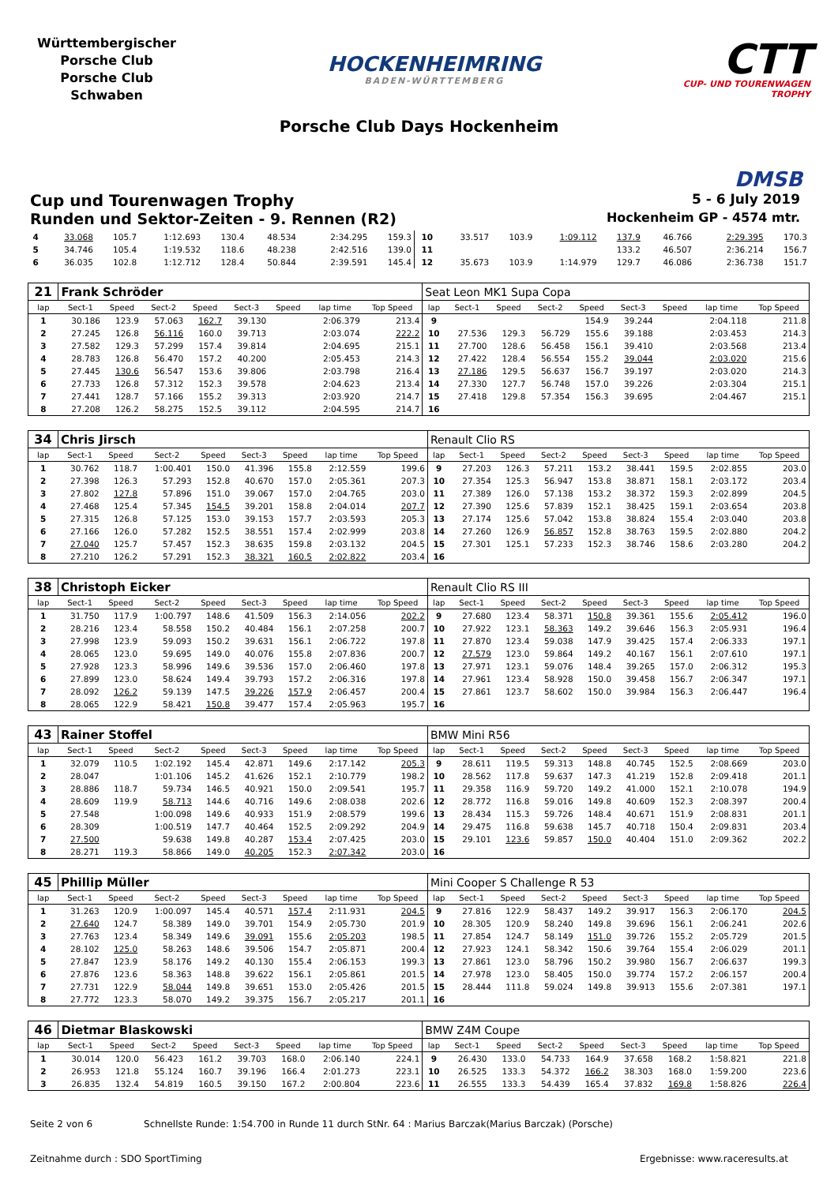Württembergischer
Porsche Club
Porsche Club
Schwaben
HOCKENHEIMRING
BADEN-WÜRTTEMBERG
CTT
CUP- UND TOURENWAGEN
TROPHY
Porsche Club Days Hockenheim
DMSB
Cup und Tourenwagen Trophy 5 - 6 July 2019
Runden und Sektor-Zeiten - 9. Rennen (R2) Hockenheim GP - 4574 mtr.
| 4 | 33.068 | 105.7 | 1:12.693 | 130.4 | 48.534 | | 2:34.295 | 159.3 | 10 | 33.517 | 103.9 | 1:09.112 | 137.9 | 46.766 | | 2:29.395 | 170.3 |
| 5 | 34.746 | 105.4 | 1:19.532 | 118.6 | 48.238 | | 2:42.516 | 139.0 | 11 | | | | 133.2 | 46.507 | | 2:36.214 | 156.7 |
| 6 | 36.035 | 102.8 | 1:12.712 | 128.4 | 50.844 | | 2:39.591 | 145.4 | 12 | 35.673 | 103.9 | 1:14.979 | 129.7 | 46.086 | | 2:36.738 | 151.7 |
| 21 | Frank Schröder | | | | | | | | Seat Leon MK1 Supa Copa | | | | | | | | |
| lap | Sect-1 | Speed | Sect-2 | Speed | Sect-3 | Speed | lap time | Top Speed | lap | Sect-1 | Speed | Sect-2 | Speed | Sect-3 | Speed | lap time | Top Speed |
| 1 | 30.186 | 123.9 | 57.063 | 162.7 | 39.130 | | 2:06.379 | 213.4 | 9 | | | | 154.9 | 39.244 | | 2:04.118 | 211.8 |
| 2 | 27.245 | 126.8 | 56.116 | 160.0 | 39.713 | | 2:03.074 | 222.2 | 10 | 27.536 | 129.3 | 56.729 | 155.6 | 39.188 | | 2:03.453 | 214.3 |
| 3 | 27.582 | 129.3 | 57.299 | 157.4 | 39.814 | | 2:04.695 | 215.1 | 11 | 27.700 | 128.6 | 56.458 | 156.1 | 39.410 | | 2:03.568 | 213.4 |
| 4 | 28.783 | 126.8 | 56.470 | 157.2 | 40.200 | | 2:05.453 | 214.3 | 12 | 27.422 | 128.4 | 56.554 | 155.2 | 39.044 | | 2:03.020 | 215.6 |
| 5 | 27.445 | 130.6 | 56.547 | 153.6 | 39.806 | | 2:03.798 | 216.4 | 13 | 27.186 | 129.5 | 56.637 | 156.7 | 39.197 | | 2:03.020 | 214.3 |
| 6 | 27.733 | 126.8 | 57.312 | 152.3 | 39.578 | | 2:04.623 | 213.4 | 14 | 27.330 | 127.7 | 56.748 | 157.0 | 39.226 | | 2:03.304 | 215.1 |
| 7 | 27.441 | 128.7 | 57.166 | 155.2 | 39.313 | | 2:03.920 | 214.7 | 15 | 27.418 | 129.8 | 57.354 | 156.3 | 39.695 | | 2:04.467 | 215.1 |
| 8 | 27.208 | 126.2 | 58.275 | 152.5 | 39.112 | | 2:04.595 | 214.7 | 16 | | | | | | | | |
| 34 | Chris Jirsch | | | | | | | | Renault Clio RS | | | | | | | | |
| lap | Sect-1 | Speed | Sect-2 | Speed | Sect-3 | Speed | lap time | Top Speed | lap | Sect-1 | Speed | Sect-2 | Speed | Sect-3 | Speed | lap time | Top Speed |
| 1 | 30.762 | 118.7 | 1:00.401 | 150.0 | 41.396 | 155.8 | 2:12.559 | 199.6 | 9 | 27.203 | 126.3 | 57.211 | 153.2 | 38.441 | 159.5 | 2:02.855 | 203.0 |
| 2 | 27.398 | 126.3 | 57.293 | 152.8 | 40.670 | 157.0 | 2:05.361 | 207.3 | 10 | 27.354 | 125.3 | 56.947 | 153.8 | 38.871 | 158.1 | 2:03.172 | 203.4 |
| 3 | 27.802 | 127.8 | 57.896 | 151.0 | 39.067 | 157.0 | 2:04.765 | 203.0 | 11 | 27.389 | 126.0 | 57.138 | 153.2 | 38.372 | 159.3 | 2:02.899 | 204.5 |
| 4 | 27.468 | 125.4 | 57.345 | 154.5 | 39.201 | 158.8 | 2:04.014 | 207.7 | 12 | 27.390 | 125.6 | 57.839 | 152.1 | 38.425 | 159.1 | 2:03.654 | 203.8 |
| 5 | 27.315 | 126.8 | 57.125 | 153.0 | 39.153 | 157.7 | 2:03.593 | 205.3 | 13 | 27.174 | 125.6 | 57.042 | 153.8 | 38.824 | 155.4 | 2:03.040 | 203.8 |
| 6 | 27.166 | 126.0 | 57.282 | 152.5 | 38.551 | 157.4 | 2:02.999 | 203.8 | 14 | 27.260 | 126.9 | 56.857 | 152.8 | 38.763 | 159.5 | 2:02.880 | 204.2 |
| 7 | 27.040 | 125.7 | 57.457 | 152.3 | 38.635 | 159.8 | 2:03.132 | 204.5 | 15 | 27.301 | 125.1 | 57.233 | 152.3 | 38.746 | 158.6 | 2:03.280 | 204.2 |
| 8 | 27.210 | 126.2 | 57.291 | 152.3 | 38.321 | 160.5 | 2:02.822 | 203.4 | 16 | | | | | | | | |
| 38 | Christoph Eicker | | | | | | | | Renault Clio RS III | | | | | | | | |
| lap | Sect-1 | Speed | Sect-2 | Speed | Sect-3 | Speed | lap time | Top Speed | lap | Sect-1 | Speed | Sect-2 | Speed | Sect-3 | Speed | lap time | Top Speed |
| 1 | 31.750 | 117.9 | 1:00.797 | 148.6 | 41.509 | 156.3 | 2:14.056 | 202.2 | 9 | 27.680 | 123.4 | 58.371 | 150.8 | 39.361 | 155.6 | 2:05.412 | 196.0 |
| 2 | 28.216 | 123.4 | 58.558 | 150.2 | 40.484 | 156.1 | 2:07.258 | 200.7 | 10 | 27.922 | 123.1 | 58.363 | 149.2 | 39.646 | 156.3 | 2:05.931 | 196.4 |
| 3 | 27.998 | 123.9 | 59.093 | 150.2 | 39.631 | 156.1 | 2:06.722 | 197.8 | 11 | 27.870 | 123.4 | 59.038 | 147.9 | 39.425 | 157.4 | 2:06.333 | 197.1 |
| 4 | 28.065 | 123.0 | 59.695 | 149.0 | 40.076 | 155.8 | 2:07.836 | 200.7 | 12 | 27.579 | 123.0 | 59.864 | 149.2 | 40.167 | 156.1 | 2:07.610 | 197.1 |
| 5 | 27.928 | 123.3 | 58.996 | 149.6 | 39.536 | 157.0 | 2:06.460 | 197.8 | 13 | 27.971 | 123.1 | 59.076 | 148.4 | 39.265 | 157.0 | 2:06.312 | 195.3 |
| 6 | 27.899 | 123.0 | 58.624 | 149.4 | 39.793 | 157.2 | 2:06.316 | 197.8 | 14 | 27.961 | 123.4 | 58.928 | 150.0 | 39.458 | 156.7 | 2:06.347 | 197.1 |
| 7 | 28.092 | 126.2 | 59.139 | 147.5 | 39.226 | 157.9 | 2:06.457 | 200.4 | 15 | 27.861 | 123.7 | 58.602 | 150.0 | 39.984 | 156.3 | 2:06.447 | 196.4 |
| 8 | 28.065 | 122.9 | 58.421 | 150.8 | 39.477 | 157.4 | 2:05.963 | 195.7 | 16 | | | | | | | | |
| 43 | Rainer Stoffel | | | | | | | | BMW Mini R56 | | | | | | | | |
| lap | Sect-1 | Speed | Sect-2 | Speed | Sect-3 | Speed | lap time | Top Speed | lap | Sect-1 | Speed | Sect-2 | Speed | Sect-3 | Speed | lap time | Top Speed |
| 1 | 32.079 | 110.5 | 1:02.192 | 145.4 | 42.871 | 149.6 | 2:17.142 | 205.3 | 9 | 28.611 | 119.5 | 59.313 | 148.8 | 40.745 | 152.5 | 2:08.669 | 203.0 |
| 2 | 28.047 | | 1:01.106 | 145.2 | 41.626 | 152.1 | 2:10.779 | 198.2 | 10 | 28.562 | 117.8 | 59.637 | 147.3 | 41.219 | 152.8 | 2:09.418 | 201.1 |
| 3 | 28.886 | 118.7 | 59.734 | 146.5 | 40.921 | 150.0 | 2:09.541 | 195.7 | 11 | 29.358 | 116.9 | 59.720 | 149.2 | 41.000 | 152.1 | 2:10.078 | 194.9 |
| 4 | 28.609 | 119.9 | 58.713 | 144.6 | 40.716 | 149.6 | 2:08.038 | 202.6 | 12 | 28.772 | 116.8 | 59.016 | 149.8 | 40.609 | 152.3 | 2:08.397 | 200.4 |
| 5 | 27.548 | | 1:00.098 | 149.6 | 40.933 | 151.9 | 2:08.579 | 199.6 | 13 | 28.434 | 115.3 | 59.726 | 148.4 | 40.671 | 151.9 | 2:08.831 | 201.1 |
| 6 | 28.309 | | 1:00.519 | 147.7 | 40.464 | 152.5 | 2:09.292 | 204.9 | 14 | 29.475 | 116.8 | 59.638 | 145.7 | 40.718 | 150.4 | 2:09.831 | 203.4 |
| 7 | 27.500 | | 59.638 | 149.8 | 40.287 | 153.4 | 2:07.425 | 203.0 | 15 | 29.101 | 123.6 | 59.857 | 150.0 | 40.404 | 151.0 | 2:09.362 | 202.2 |
| 8 | 28.271 | 119.3 | 58.866 | 149.0 | 40.205 | 152.3 | 2:07.342 | 203.0 | 16 | | | | | | | | |
| 45 | Phillip Müller | | | | | | | | Mini Cooper S Challenge R 53 | | | | | | | | |
| lap | Sect-1 | Speed | Sect-2 | Speed | Sect-3 | Speed | lap time | Top Speed | lap | Sect-1 | Speed | Sect-2 | Speed | Sect-3 | Speed | lap time | Top Speed |
| 1 | 31.263 | 120.9 | 1:00.097 | 145.4 | 40.571 | 157.4 | 2:11.931 | 204.5 | 9 | 27.816 | 122.9 | 58.437 | 149.2 | 39.917 | 156.3 | 2:06.170 | 204.5 |
| 2 | 27.640 | 124.7 | 58.389 | 149.0 | 39.701 | 154.9 | 2:05.730 | 201.9 | 10 | 28.305 | 120.9 | 58.240 | 149.8 | 39.696 | 156.1 | 2:06.241 | 202.6 |
| 3 | 27.763 | 123.4 | 58.349 | 149.6 | 39.091 | 155.6 | 2:05.203 | 198.5 | 11 | 27.854 | 124.7 | 58.149 | 151.0 | 39.726 | 155.2 | 2:05.729 | 201.5 |
| 4 | 28.102 | 125.0 | 58.263 | 148.6 | 39.506 | 154.7 | 2:05.871 | 200.4 | 12 | 27.923 | 124.1 | 58.342 | 150.6 | 39.764 | 155.4 | 2:06.029 | 201.1 |
| 5 | 27.847 | 123.9 | 58.176 | 149.2 | 40.130 | 155.4 | 2:06.153 | 199.3 | 13 | 27.861 | 123.0 | 58.796 | 150.2 | 39.980 | 156.7 | 2:06.637 | 199.3 |
| 6 | 27.876 | 123.6 | 58.363 | 148.8 | 39.622 | 156.1 | 2:05.861 | 201.5 | 14 | 27.978 | 123.0 | 58.405 | 150.0 | 39.774 | 157.2 | 2:06.157 | 200.4 |
| 7 | 27.731 | 122.9 | 58.044 | 149.8 | 39.651 | 153.0 | 2:05.426 | 201.5 | 15 | 28.444 | 111.8 | 59.024 | 149.8 | 39.913 | 155.6 | 2:07.381 | 197.1 |
| 8 | 27.772 | 123.3 | 58.070 | 149.2 | 39.375 | 156.7 | 2:05.217 | 201.1 | 16 | | | | | | | | |
| 46 | Dietmar Blaskowski | | | | | | | | BMW Z4M Coupe | | | | | | | | |
| lap | Sect-1 | Speed | Sect-2 | Speed | Sect-3 | Speed | lap time | Top Speed | lap | Sect-1 | Speed | Sect-2 | Speed | Sect-3 | Speed | lap time | Top Speed |
| 1 | 30.014 | 120.0 | 56.423 | 161.2 | 39.703 | 168.0 | 2:06.140 | 224.1 | 9 | 26.430 | 133.0 | 54.733 | 164.9 | 37.658 | 168.2 | 1:58.821 | 221.8 |
| 2 | 26.953 | 121.8 | 55.124 | 160.7 | 39.196 | 166.4 | 2:01.273 | 223.1 | 10 | 26.525 | 133.3 | 54.372 | 166.2 | 38.303 | 168.0 | 1:59.200 | 223.6 |
| 3 | 26.835 | 132.4 | 54.819 | 160.5 | 39.150 | 167.2 | 2:00.804 | 223.6 | 11 | 26.555 | 133.3 | 54.439 | 165.4 | 37.832 | 169.8 | 1:58.826 | 226.4 |
Seite 2 von 6 Schnellste Runde: 1:54.700 in Runde 11 durch StNr. 64 : Marius Barczak(Marius Barczak) (Porsche)
Zeitnahme durch : SDO SportTiming Ergebnisse: www.raceresults.at